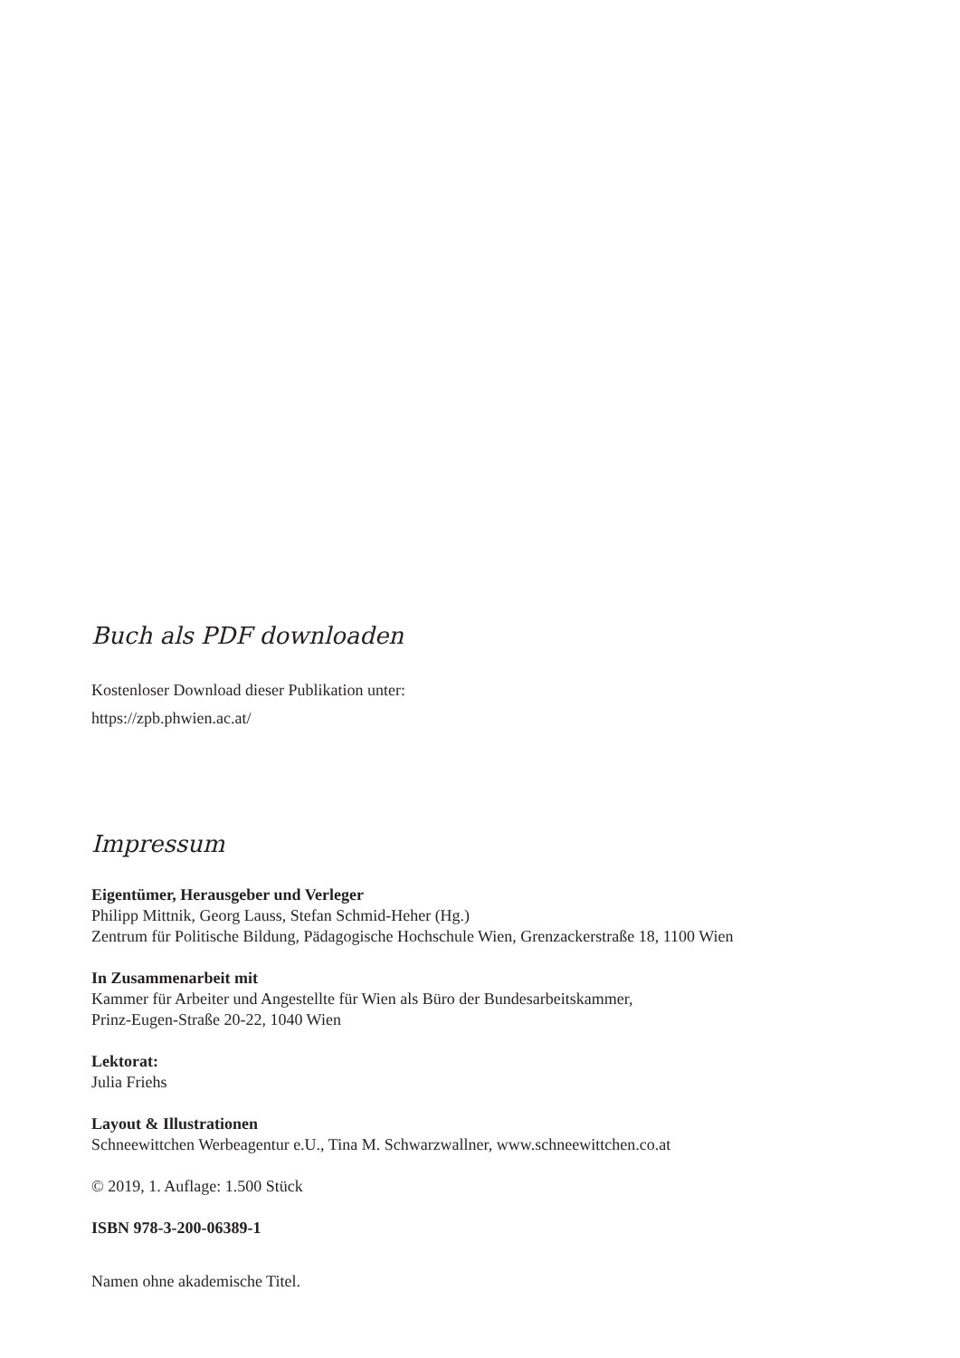Buch als PDF downloaden
Kostenloser Download dieser Publikation unter:
https://zpb.phwien.ac.at/
Impressum
Eigentümer, Herausgeber und Verleger
Philipp Mittnik, Georg Lauss, Stefan Schmid-Heher (Hg.)
Zentrum für Politische Bildung, Pädagogische Hochschule Wien, Grenzackerstraße 18, 1100 Wien
In Zusammenarbeit mit
Kammer für Arbeiter und Angestellte für Wien als Büro der Bundesarbeitskammer,
Prinz-Eugen-Straße 20-22, 1040 Wien
Lektorat:
Julia Friehs
Layout & Illustrationen
Schneewittchen Werbeagentur e.U., Tina M. Schwarzwallner, www.schneewittchen.co.at
© 2019, 1. Auflage: 1.500 Stück
ISBN 978-3-200-06389-1
Namen ohne akademische Titel.